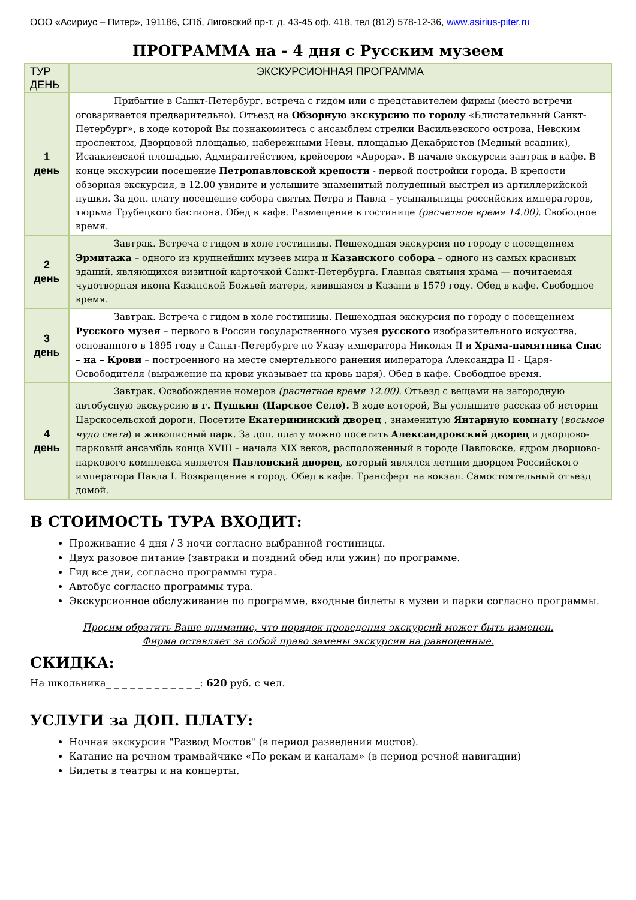ООО «Асириус – Питер», 191186, СПб, Лиговский пр-т, д. 43-45 оф. 418, тел (812) 578-12-36, www.asirius-piter.ru
ПРОГРАММА на - 4 дня с Русским музеем
| ТУР ДЕНЬ | ЭКСКУРСИОННАЯ ПРОГРАММА |
| --- | --- |
| 1 день | Прибытие в Санкт-Петербург, встреча с гидом или с представителем фирмы (место встречи оговаривается предварительно). Отъезд на Обзорную экскурсию по городу «Блистательный Санкт-Петербург», в ходе которой Вы познакомитесь с ансамблем стрелки Васильевского острова, Невским проспектом, Дворцовой площадью, набережными Невы, площадью Декабристов (Медный всадник), Исаакиевской площадью, Адмиралтейством, крейсером «Аврора». В начале экскурсии завтрак в кафе. В конце экскурсии посещение Петропавловской крепости - первой постройки города. В крепости обзорная экскурсия, в 12.00 увидите и услышите знаменитый полуденный выстрел из артиллерийской пушки. За доп. плату посещение собора святых Петра и Павла – усыпальницы российских императоров, тюрьма Трубецкого бастиона. Обед в кафе. Размещение в гостинице (расчетное время 14.00) . Свободное время. |
| 2 день | Завтрак. Встреча с гидом в холе гостиницы. Пешеходная экскурсия по городу с посещением Эрмитажа – одного из крупнейших музеев мира и Казанского собора – одного из самых красивых зданий, являющихся визитной карточкой Санкт-Петербурга. Главная святыня храма — почитаемая чудотворная икона Казанской Божьей матери, явившаяся в Казани в 1579 году. Обед в кафе. Свободное время. |
| 3 день | Завтрак. Встреча с гидом в холе гостиницы. Пешеходная экскурсия по городу с посещением Русского музея – первого в России государственного музея русского изобразительного искусства, основанного в 1895 году в Санкт-Петербурге по Указу императора Николая II и Храма-памятника Спас – на – Крови – построенного на месте смертельного ранения императора Александра II - Царя-Освободителя (выражение на крови указывает на кровь царя). Обед в кафе. Свободное время. |
| 4 день | Завтрак. Освобождение номеров (расчетное время 12.00) . Отъезд с вещами на загородную автобусную экскурсию в г. Пушкин (Царское Село). В ходе которой, Вы услышите рассказ об истории Царскосельской дороги. Посетите Екатерининский дворец , знаменитую Янтарную комнату ( восьмое чудо света ) и живописный парк. За доп. плату можно посетить Александровский дворец и дворцово-парковый ансамбль конца XVIII – начала XIX веков, расположенный в городе Павловске, ядром дворцово-паркового комплекса является Павловский дворец , который являлся летним дворцом Российского императора Павла I. Возвращение в город. Обед в кафе. Трансферт на вокзал. Самостоятельный отъезд домой. |
В СТОИМОСТЬ ТУРА ВХОДИТ:
Проживание 4 дня / 3 ночи согласно выбранной гостиницы.
Двух разовое питание (завтраки и поздний обед или ужин) по программе.
Гид все дни, согласно программы тура.
Автобус согласно программы тура.
Экскурсионное обслуживание по программе, входные билеты в музеи и парки согласно программы.
Просим обратить Ваше внимание, что порядок проведения экскурсий может быть изменен.
Фирма оставляет за собой право замены экскурсии на равноценные.
СКИДКА:
На школьника_ _ _ _ _ _ _ _ _ _ _ _: 620 руб. с чел.
УСЛУГИ за ДОП. ПЛАТУ:
Ночная экскурсия "Развод Мостов" (в период разведения мостов).
Катание на речном трамвайчике «По рекам и каналам» (в период речной навигации)
Билеты в театры и на концерты.